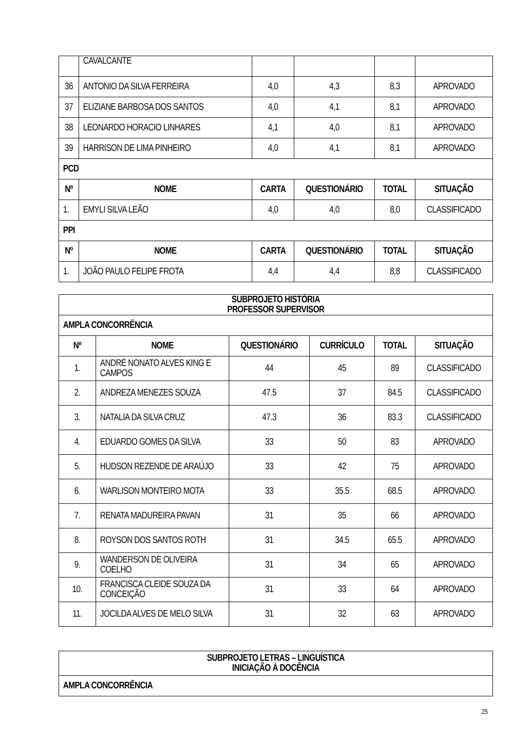| | CAVALCANTE | | | | |
| 36 | ANTONIO DA SILVA FERREIRA | 4,0 | 4,3 | 8,3 | APROVADO |
| 37 | ELIZIANE BARBOSA DOS SANTOS | 4,0 | 4,1 | 8,1 | APROVADO |
| 38 | LEONARDO HORACIO LINHARES | 4,1 | 4,0 | 8,1 | APROVADO |
| 39 | HARRISON DE LIMA PINHEIRO | 4,0 | 4,1 | 8,1 | APROVADO |
| PCD | | | | | |
| Nº | NOME | CARTA | QUESTIONÁRIO | TOTAL | SITUAÇÃO |
| 1. | EMYLI SILVA LEÃO | 4,0 | 4,0 | 8,0 | CLASSIFICADO |
| PPI | | | | | |
| Nº | NOME | CARTA | QUESTIONÁRIO | TOTAL | SITUAÇÃO |
| 1. | JOÃO PAULO FELIPE FROTA | 4,4 | 4,4 | 8,8 | CLASSIFICADO |
| SUBPROJETO HISTÓRIA PROFESSOR SUPERVISOR | | | | | |
| --- | --- | --- | --- | --- | --- |
| AMPLA CONCORRÊNCIA | | | | | |
| Nº | NOME | QUESTIONÁRIO | CURRÍCULO | TOTAL | SITUAÇÃO |
| 1. | ANDRÉ NONATO ALVES KING E CAMPOS | 44 | 45 | 89 | CLASSIFICADO |
| 2. | ANDREZA MENEZES SOUZA | 47.5 | 37 | 84.5 | CLASSIFICADO |
| 3. | NATALIA DA SILVA CRUZ | 47.3 | 36 | 83.3 | CLASSIFICADO |
| 4. | EDUARDO GOMES DA SILVA | 33 | 50 | 83 | APROVADO |
| 5. | HUDSON REZENDE DE ARAÚJO | 33 | 42 | 75 | APROVADO |
| 6. | WARLISON MONTEIRO MOTA | 33 | 35.5 | 68.5 | APROVADO |
| 7. | RENATA MADUREIRA PAVAN | 31 | 35 | 66 | APROVADO |
| 8. | ROYSON DOS SANTOS ROTH | 31 | 34.5 | 65.5 | APROVADO |
| 9. | WANDERSON DE OLIVEIRA COELHO | 31 | 34 | 65 | APROVADO |
| 10. | FRANCISCA CLEIDE SOUZA DA CONCEIÇÃO | 31 | 33 | 64 | APROVADO |
| 11. | JOCILDA ALVES DE MELO SILVA | 31 | 32 | 63 | APROVADO |
| SUBPROJETO LETRAS – LINGUÍSTICA INICIAÇÃO À DOCÊNCIA |
| --- |
| AMPLA CONCORRÊNCIA |
25